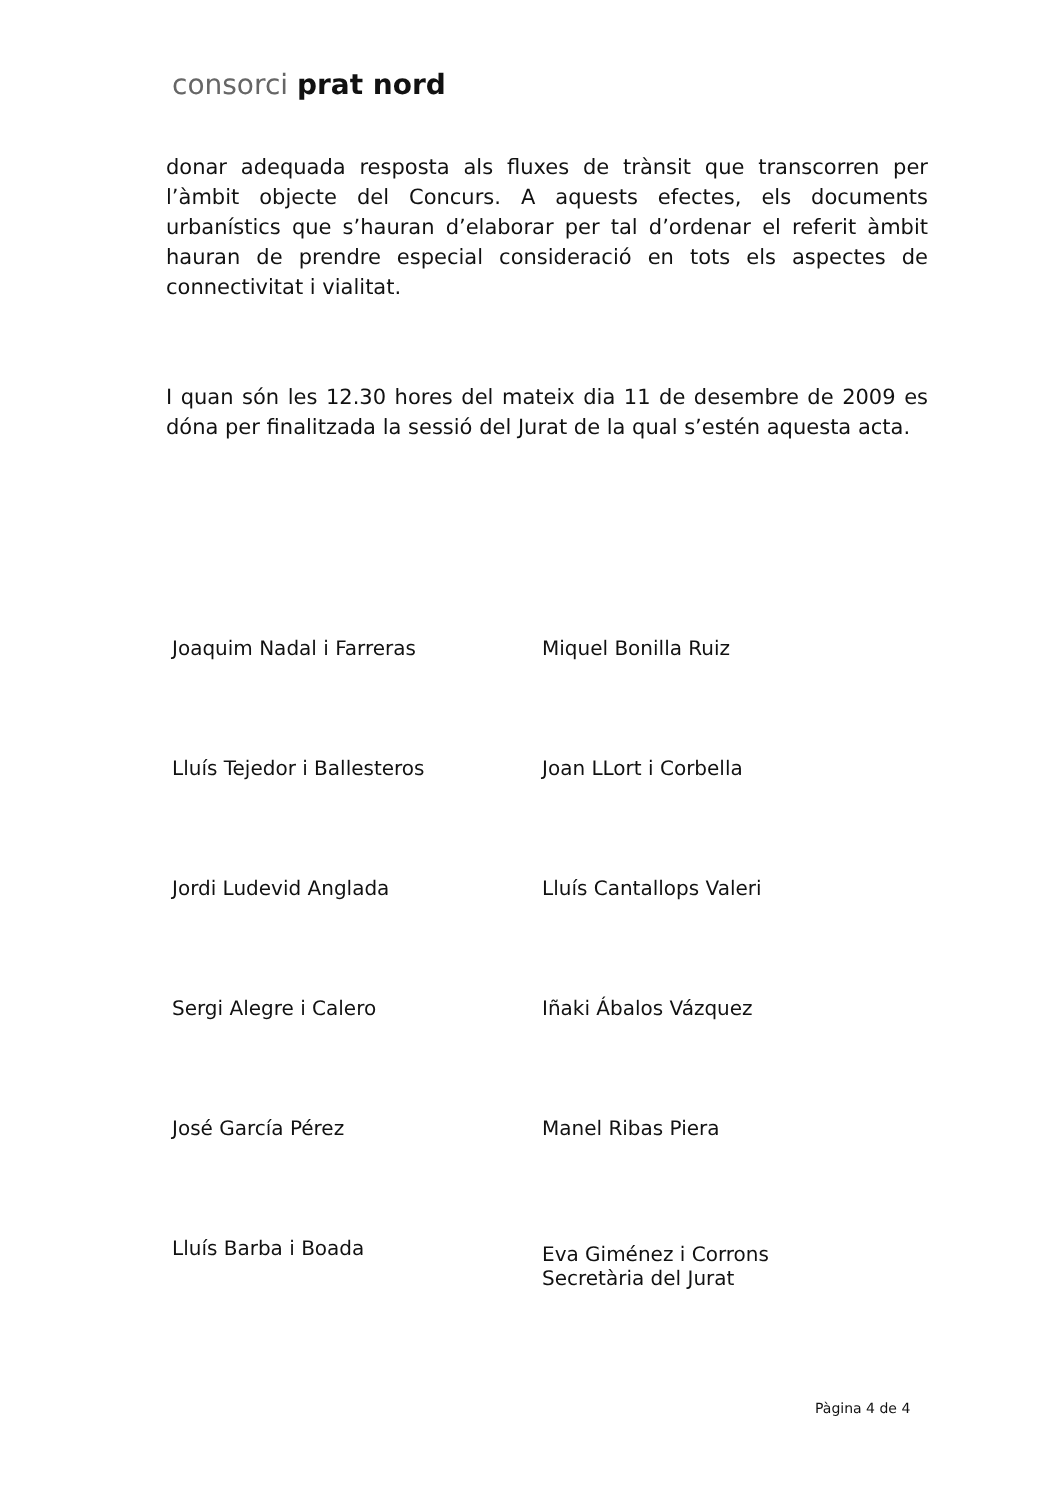consorci prat nord
donar adequada resposta als fluxes de trànsit que transcorren per l’àmbit objecte del Concurs. A aquests efectes, els documents urbanístics que s’hauran d’elaborar per tal d’ordenar el referit àmbit hauran de prendre especial consideració en tots els aspectes de connectivitat i vialitat.
I quan són les 12.30 hores del mateix dia 11 de desembre de 2009 es dóna per finalitzada la sessió del Jurat de la qual s’estén aquesta acta.
Joaquim Nadal i Farreras
Miquel Bonilla Ruiz
Lluís Tejedor i Ballesteros
Joan LLort i Corbella
Jordi Ludevid Anglada
Lluís Cantallops Valeri
Sergi Alegre i Calero
Iñaki Ábalos Vázquez
José García Pérez
Manel Ribas Piera
Lluís Barba i Boada
Eva Giménez i Corrons
Secretària del Jurat
Pàgina 4 de 4